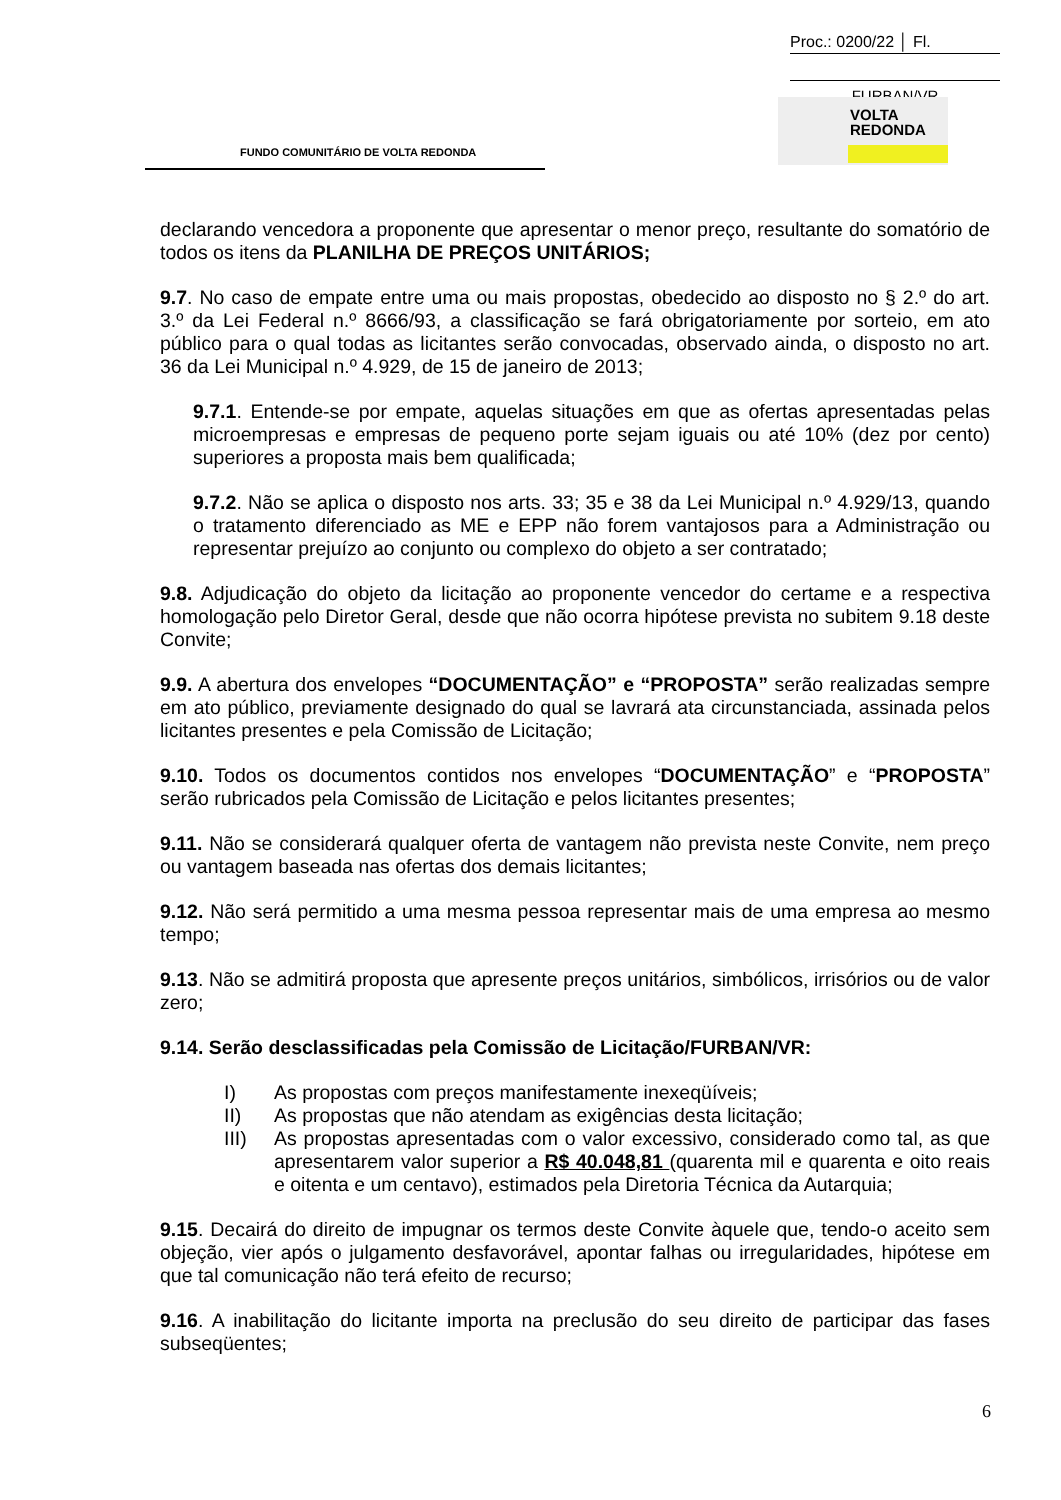Proc.: 0200/22 │ Fl.
FURBAN/VR
VOLTA
REDONDA
FUNDO COMUNITÁRIO DE VOLTA REDONDA
declarando vencedora a proponente que apresentar o menor preço, resultante do somatório de todos os itens da PLANILHA DE PREÇOS UNITÁRIOS;
9.7. No caso de empate entre uma ou mais propostas, obedecido ao disposto no § 2.º do art. 3.º da Lei Federal n.º 8666/93, a classificação se fará obrigatoriamente por sorteio, em ato público para o qual todas as licitantes serão convocadas, observado ainda, o disposto no art. 36 da Lei Municipal n.º 4.929, de 15 de janeiro de 2013;
9.7.1. Entende-se por empate, aquelas situações em que as ofertas apresentadas pelas microempresas e empresas de pequeno porte sejam iguais ou até 10% (dez por cento) superiores a proposta mais bem qualificada;
9.7.2. Não se aplica o disposto nos arts. 33; 35 e 38 da Lei Municipal n.º 4.929/13, quando o tratamento diferenciado as ME e EPP não forem vantajosos para a Administração ou representar prejuízo ao conjunto ou complexo do objeto a ser contratado;
9.8. Adjudicação do objeto da licitação ao proponente vencedor do certame e a respectiva homologação pelo Diretor Geral, desde que não ocorra hipótese prevista no subitem 9.18 deste Convite;
9.9. A abertura dos envelopes “DOCUMENTAÇÃO” e “PROPOSTA” serão realizadas sempre em ato público, previamente designado do qual se lavrará ata circunstanciada, assinada pelos licitantes presentes e pela Comissão de Licitação;
9.10. Todos os documentos contidos nos envelopes “DOCUMENTAÇÃO” e “PROPOSTA” serão rubricados pela Comissão de Licitação e pelos licitantes presentes;
9.11. Não se considerará qualquer oferta de vantagem não prevista neste Convite, nem preço ou vantagem baseada nas ofertas dos demais licitantes;
9.12. Não será permitido a uma mesma pessoa representar mais de uma empresa ao mesmo tempo;
9.13. Não se admitirá proposta que apresente preços unitários, simbólicos, irrisórios ou de valor zero;
9.14. Serão desclassificadas pela Comissão de Licitação/FURBAN/VR:
I) As propostas com preços manifestamente inexeqüíveis;
II) As propostas que não atendam as exigências desta licitação;
III) As propostas apresentadas com o valor excessivo, considerado como tal, as que apresentarem valor superior a R$ 40.048,81 (quarenta mil e quarenta e oito reais e oitenta e um centavo), estimados pela Diretoria Técnica da Autarquia;
9.15. Decairá do direito de impugnar os termos deste Convite àquele que, tendo-o aceito sem objeção, vier após o julgamento desfavorável, apontar falhas ou irregularidades, hipótese em que tal comunicação não terá efeito de recurso;
9.16. A inabilitação do licitante importa na preclusão do seu direito de participar das fases subseqüentes;
6